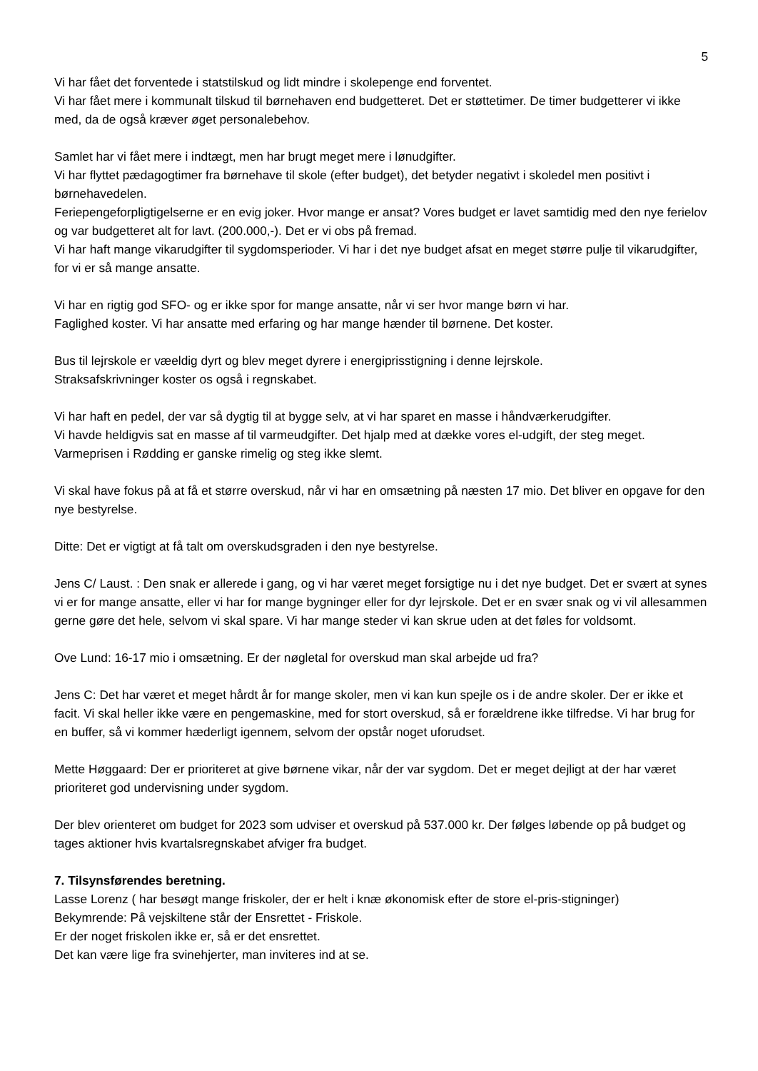5
Vi har fået det forventede i statstilskud og lidt mindre i skolepenge end forventet.
Vi har fået mere i kommunalt tilskud til børnehaven end budgetteret. Det er støttetimer. De timer budgetterer vi ikke med, da de også kræver øget personalebehov.
Samlet har vi fået mere i indtægt, men har brugt meget mere i lønudgifter.
Vi har flyttet pædagogtimer fra børnehave til skole (efter budget), det betyder negativt i skoledel men positivt i børnehavedelen.
Feriepengeforpligtigelserne er en evig joker. Hvor mange er ansat? Vores budget er lavet samtidig med den nye ferielov og var budgetteret alt for lavt. (200.000,-). Det er vi obs på fremad.
Vi har haft mange vikarudgifter til sygdomsperioder. Vi har i det nye budget afsat en meget større pulje til vikarudgifter, for vi er så mange ansatte.
Vi har en rigtig god SFO- og er ikke spor for mange ansatte, når vi ser hvor mange børn vi har.
Faglighed koster. Vi har ansatte med erfaring og har mange hænder til børnene. Det koster.
Bus til lejrskole er væeldig dyrt og blev meget dyrere i energiprisstigning i denne lejrskole.
Straksafskrivninger koster os også i regnskabet.
Vi har haft en pedel, der var så dygtig til at bygge selv, at vi har sparet en masse i håndværkerudgifter.
Vi havde heldigvis sat en masse af til varmeudgifter. Det hjalp med at dække vores el-udgift, der steg meget. Varmeprisen i Rødding er ganske rimelig og steg ikke slemt.
Vi skal have fokus på at få et større overskud, når vi har en omsætning på næsten 17 mio. Det bliver en opgave for den nye bestyrelse.
Ditte: Det er vigtigt at få talt om overskudsgraden i den nye bestyrelse.
Jens C/ Laust. : Den snak er allerede i gang, og vi har været meget forsigtige nu i det nye budget. Det er svært at synes vi er for mange ansatte, eller vi har for mange bygninger eller for dyr lejrskole. Det er en svær snak og vi vil allesammen gerne gøre det hele, selvom vi skal spare. Vi har mange steder vi kan skrue uden at det føles for voldsomt.
Ove Lund: 16-17 mio i omsætning. Er der nøgletal for overskud man skal arbejde ud fra?
Jens C: Det har været et meget hårdt år for mange skoler, men vi kan kun spejle os i de andre skoler. Der er ikke et facit. Vi skal heller ikke være en pengemaskine, med for stort overskud, så er forældrene ikke tilfredse. Vi har brug for en buffer, så vi kommer hæderligt igennem, selvom der opstår noget uforudset.
Mette Høggaard: Der er prioriteret at give børnene vikar, når der var sygdom. Det er meget dejligt at der har været prioriteret god undervisning under sygdom.
Der blev orienteret om budget for 2023 som udviser et overskud på 537.000 kr. Der følges løbende op på budget og tages aktioner hvis kvartalsregnskabet afviger fra budget.
7. Tilsynsførendes beretning.
Lasse Lorenz ( har besøgt mange friskoler, der er helt i knæ økonomisk efter de store el-pris-stigninger)
Bekymrende: På vejskiltene står der Ensrettet - Friskole.
Er der noget friskolen ikke er, så er det ensrettet.
Det kan være lige fra svinehjerter, man inviteres ind at se.